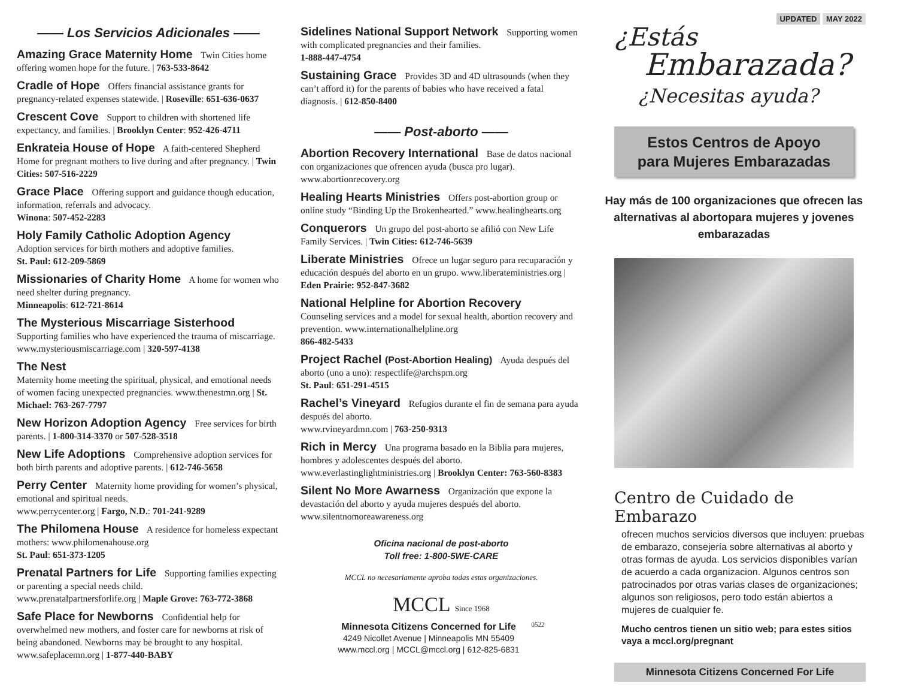—— Los Servicios Adicionales ——
Amazing Grace Maternity Home Twin Cities home offering women hope for the future. | 763-533-8642
Cradle of Hope Offers financial assistance grants for pregnancy-related expenses statewide. | Roseville: 651-636-0637
Crescent Cove Support to children with shortened life expectancy, and families. | Brooklyn Center: 952-426-4711
Enkrateia House of Hope A faith-centered Shepherd Home for pregnant mothers to live during and after pregnancy. | Twin Cities: 507-516-2229
Grace Place Offering support and guidance though education, information, referrals and advocacy.
Winona: 507-452-2283
Holy Family Catholic Adoption Agency
Adoption services for birth mothers and adoptive families.
St. Paul: 612-209-5869
Missionaries of Charity Home A home for women who need shelter during pregnancy.
Minneapolis: 612-721-8614
The Mysterious Miscarriage Sisterhood Supporting families who have experienced the trauma of miscarriage. www.mysteriousmiscarriage.com | 320-597-4138
The Nest
Maternity home meeting the spiritual, physical, and emotional needs of women facing unexpected pregnancies. www.thenestmn.org | St. Michael: 763-267-7797
New Horizon Adoption Agency Free services for birth parents. | 1-800-314-3370 or 507-528-3518
New Life Adoptions Comprehensive adoption services for both birth parents and adoptive parents. | 612-746-5658
Perry Center Maternity home providing for women’s physical, emotional and spiritual needs.
www.perrycenter.org | Fargo, N.D.: 701-241-9289
The Philomena House A residence for homeless expectant mothers: www.philomenahouse.org
St. Paul: 651-373-1205
Prenatal Partners for Life Supporting families expecting or parenting a special needs child.
www.prenatalpartnersforlife.org | Maple Grove: 763-772-3868
Safe Place for Newborns Confidential help for overwhelmed new mothers, and foster care for newborns at risk of being abandoned. Newborns may be brought to any hospital. www.safeplacemn.org | 1-877-440-BABY
Sidelines National Support Network Supporting women with complicated pregnancies and their families.
1-888-447-4754
Sustaining Grace Provides 3D and 4D ultrasounds (when they can’t afford it) for the parents of babies who have received a fatal diagnosis. | 612-850-8400
—— Post-aborto ——
Abortion Recovery International Base de datos nacional con organizaciones que ofrencen ayuda (busca pro lugar). www.abortionrecovery.org
Healing Hearts Ministries Offers post-abortion group or online study “Binding Up the Brokenhearted.” www.healinghearts.org
Conquerors Un grupo del post-aborto se afilió con New Life Family Services. | Twin Cities: 612-746-5639
Liberate Ministries Ofrece un lugar seguro para recuparación y educación después del aborto en un grupo. www.liberateministries.org | Eden Prairie: 952-847-3682
National Helpline for Abortion Recovery
Counseling services and a model for sexual health, abortion recovery and prevention. www.internationalhelpline.org
866-482-5433
Project Rachel (Post-Abortion Healing) Ayuda después del aborto (uno a uno): respectlife@archspm.org
St. Paul: 651-291-4515
Rachel’s Vineyard Refugios durante el fin de semana para ayuda después del aborto.
www.rvineyardmn.com | 763-250-9313
Rich in Mercy Una programa basado en la Biblia para mujeres, hombres y adolescentes después del aborto. www.everlastinglightministries.org | Brooklyn Center: 763-560-8383
Silent No More Awarness Organización que expone la devastación del aborto y ayuda mujeres después del aborto. www.silentnomoreawareness.org
Oficina nacional de post-aborto
Toll free: 1-800-5WE-CARE
MCCL no necesariamente aproba todas estas organizaciones.
MCCL Since 1968
Minnesota Citizens Concerned for Life
4249 Nicollet Avenue | Minneapolis MN 55409
www.mccl.org | MCCL@mccl.org | 612-825-6831
0522
UPDATED MAY 2022
¿Estás
Embarazada?
¿Necesitas ayuda?
Estos Centros de Apoyo
para Mujeres Embarazadas
Hay más de 100 organizaciones que ofrecen las alternativas al abortopara mujeres y jovenes embarazadas
Centro de Cuidado de Embarazo
ofrecen muchos servicios diversos que incluyen: pruebas de embarazo, consejería sobre alternativas al aborto y otras formas de ayuda. Los servicios disponibles varían de acuerdo a cada organizacion. Algunos centros son patrocinados por otras varias clases de organizaciones; algunos son religiosos, pero todo están abiertos a mujeres de cualquier fe.
Mucho centros tienen un sitio web; para estes sitios vaya a mccl.org/pregnant
Minnesota Citizens Concerned For Life